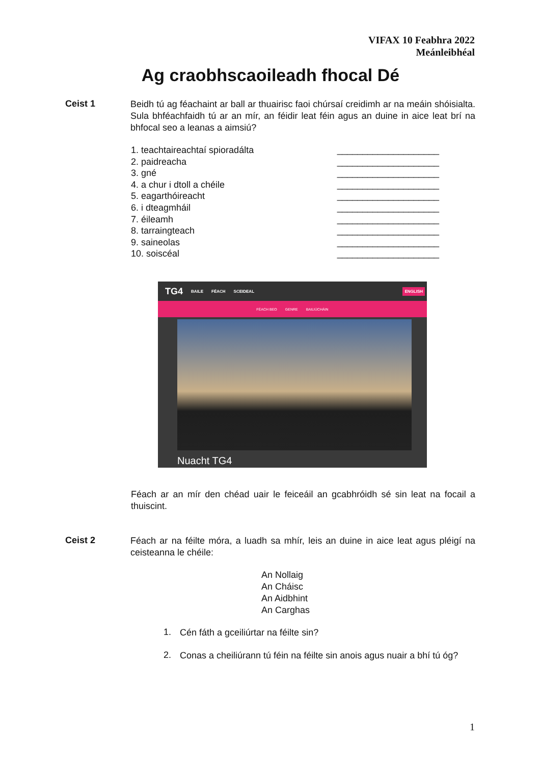VIFAX 10 Feabhra 2022
Meánleibhéal
Ag craobhscaoileadh fhocal Dé
Ceist 1
Beidh tú ag féachaint ar ball ar thuairisc faoi chúrsaí creidimh ar na meáin shóisialta. Sula bhféachfaidh tú ar an mír, an féidir leat féin agus an duine in aice leat brí na bhfocal seo a leanas a aimsiú?
1. teachtaireachtaí spioradálta ____________________
2. paidreacha ____________________
3. gné ____________________
4. a chur i dtoll a chéile ____________________
5. eagarthóireacht ____________________
6. i dteagmháil ____________________
7. éileamh ____________________
8. tarraingteach ____________________
9. saineolas ____________________
10. soiscéal ____________________
TG4 BAILE FÉACH SCEIDEAL ENGLISH
FÉACH BEO GENRE BAILIÚCHÁIN
Nuacht TG4
Féach ar an mír den chéad uair le feiceáil an gcabhróidh sé sin leat na focail a thuiscint.
Ceist 2
Féach ar na féilte móra, a luadh sa mhír, leis an duine in aice leat agus pléigí na ceisteanna le chéile:
An Nollaig
An Cháisc
An Aidbhint
An Carghas
1.
Cén fáth a gceiliúrtar na féilte sin?
2.
Conas a cheiliúrann tú féin na féilte sin anois agus nuair a bhí tú óg?
1